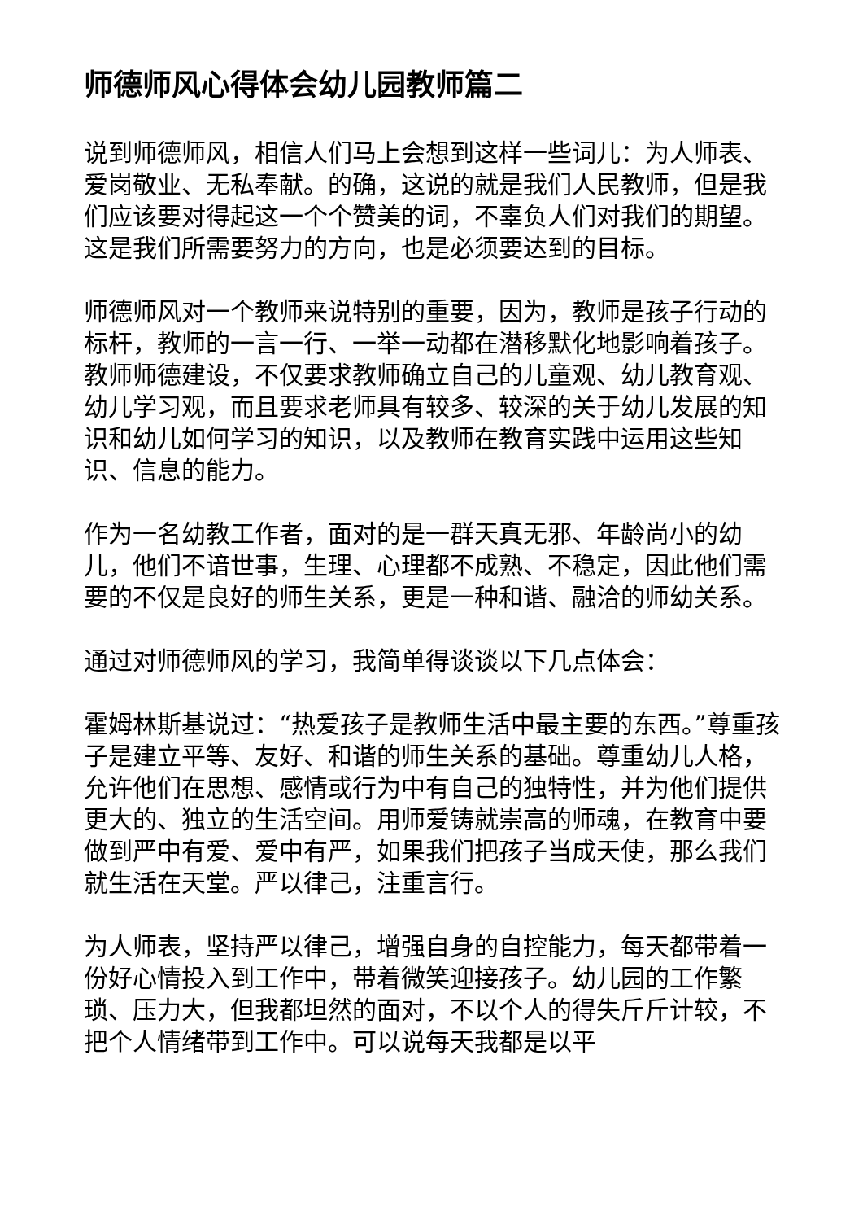师德师风心得体会幼儿园教师篇二
说到师德师风，相信人们马上会想到这样一些词儿：为人师表、爱岗敬业、无私奉献。的确，这说的就是我们人民教师，但是我们应该要对得起这一个个赞美的词，不辜负人们对我们的期望。这是我们所需要努力的方向，也是必须要达到的目标。
师德师风对一个教师来说特别的重要，因为，教师是孩子行动的标杆，教师的一言一行、一举一动都在潜移默化地影响着孩子。教师师德建设，不仅要求教师确立自己的儿童观、幼儿教育观、幼儿学习观，而且要求老师具有较多、较深的关于幼儿发展的知识和幼儿如何学习的知识，以及教师在教育实践中运用这些知识、信息的能力。
作为一名幼教工作者，面对的是一群天真无邪、年龄尚小的幼儿，他们不谙世事，生理、心理都不成熟、不稳定，因此他们需要的不仅是良好的师生关系，更是一种和谐、融洽的师幼关系。
通过对师德师风的学习，我简单得谈谈以下几点体会：
霍姆林斯基说过：“热爱孩子是教师生活中最主要的东西。”尊重孩子是建立平等、友好、和谐的师生关系的基础。尊重幼儿人格，允许他们在思想、感情或行为中有自己的独特性，并为他们提供更大的、独立的生活空间。用师爱铸就崇高的师魂，在教育中要做到严中有爱、爱中有严，如果我们把孩子当成天使，那么我们就生活在天堂。严以律己，注重言行。
为人师表，坚持严以律己，增强自身的自控能力，每天都带着一份好心情投入到工作中，带着微笑迎接孩子。幼儿园的工作繁琐、压力大，但我都坦然的面对，不以个人的得失斤斤计较，不把个人情绪带到工作中。可以说每天我都是以平